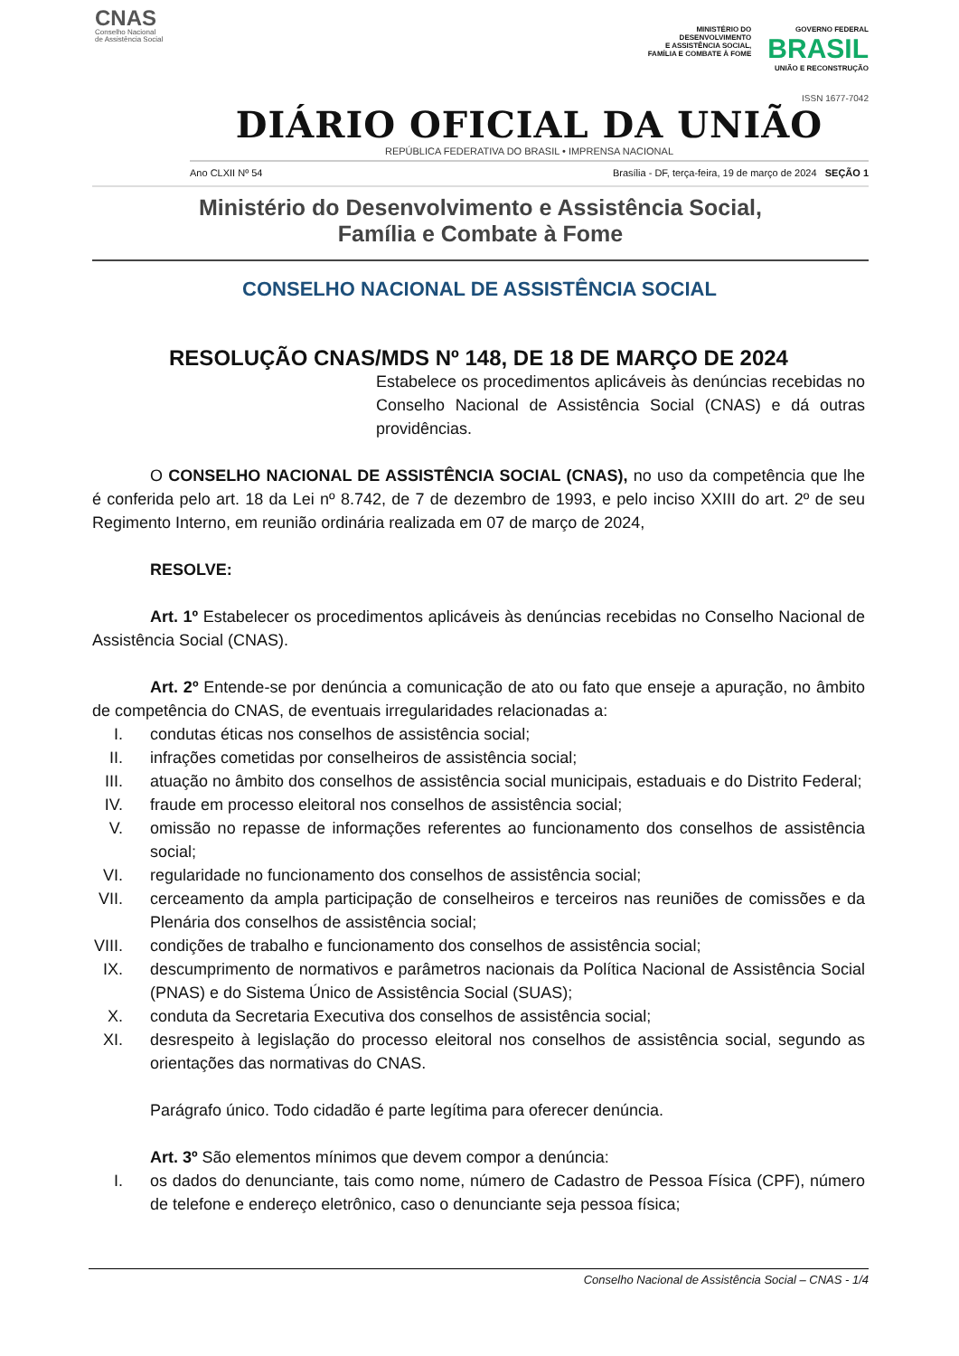CNAS
Conselho Nacional
de Assistência Social
MINISTÉRIO DO
DESENVOLVIMENTO
E ASSISTÊNCIA SOCIAL,
FAMÍLIA E COMBATE À FOME
GOVERNO FEDERAL
BRASIL
UNIÃO E RECONSTRUÇÃO
ISSN 1677-7042
DIÁRIO OFICIAL DA UNIÃO
REPÚBLICA FEDERATIVA DO BRASIL • IMPRENSA NACIONAL
Ano CLXII Nº 54 Brasília - DF, terça-feira, 19 de março de 2024 SEÇÃO 1
Ministério do Desenvolvimento e Assistência Social,
Família e Combate à Fome
CONSELHO NACIONAL DE ASSISTÊNCIA SOCIAL
RESOLUÇÃO CNAS/MDS Nº 148, DE 18 DE MARÇO DE 2024
Estabelece os procedimentos aplicáveis às denúncias recebidas no Conselho Nacional de Assistência Social (CNAS) e dá outras providências.
O CONSELHO NACIONAL DE ASSISTÊNCIA SOCIAL (CNAS), no uso da competência que lhe é conferida pelo art. 18 da Lei nº 8.742, de 7 de dezembro de 1993, e pelo inciso XXIII do art. 2º de seu Regimento Interno, em reunião ordinária realizada em 07 de março de 2024,
RESOLVE:
Art. 1º Estabelecer os procedimentos aplicáveis às denúncias recebidas no Conselho Nacional de Assistência Social (CNAS).
Art. 2º Entende-se por denúncia a comunicação de ato ou fato que enseje a apuração, no âmbito de competência do CNAS, de eventuais irregularidades relacionadas a:
I. condutas éticas nos conselhos de assistência social;
II. infrações cometidas por conselheiros de assistência social;
III. atuação no âmbito dos conselhos de assistência social municipais, estaduais e do Distrito Federal;
IV. fraude em processo eleitoral nos conselhos de assistência social;
V. omissão no repasse de informações referentes ao funcionamento dos conselhos de assistência social;
VI. regularidade no funcionamento dos conselhos de assistência social;
VII. cerceamento da ampla participação de conselheiros e terceiros nas reuniões de comissões e da Plenária dos conselhos de assistência social;
VIII. condições de trabalho e funcionamento dos conselhos de assistência social;
IX. descumprimento de normativos e parâmetros nacionais da Política Nacional de Assistência Social (PNAS) e do Sistema Único de Assistência Social (SUAS);
X. conduta da Secretaria Executiva dos conselhos de assistência social;
XI. desrespeito à legislação do processo eleitoral nos conselhos de assistência social, segundo as orientações das normativas do CNAS.
Parágrafo único. Todo cidadão é parte legítima para oferecer denúncia.
Art. 3º São elementos mínimos que devem compor a denúncia:
I. os dados do denunciante, tais como nome, número de Cadastro de Pessoa Física (CPF), número de telefone e endereço eletrônico, caso o denunciante seja pessoa física;
Conselho Nacional de Assistência Social – CNAS - 1/4